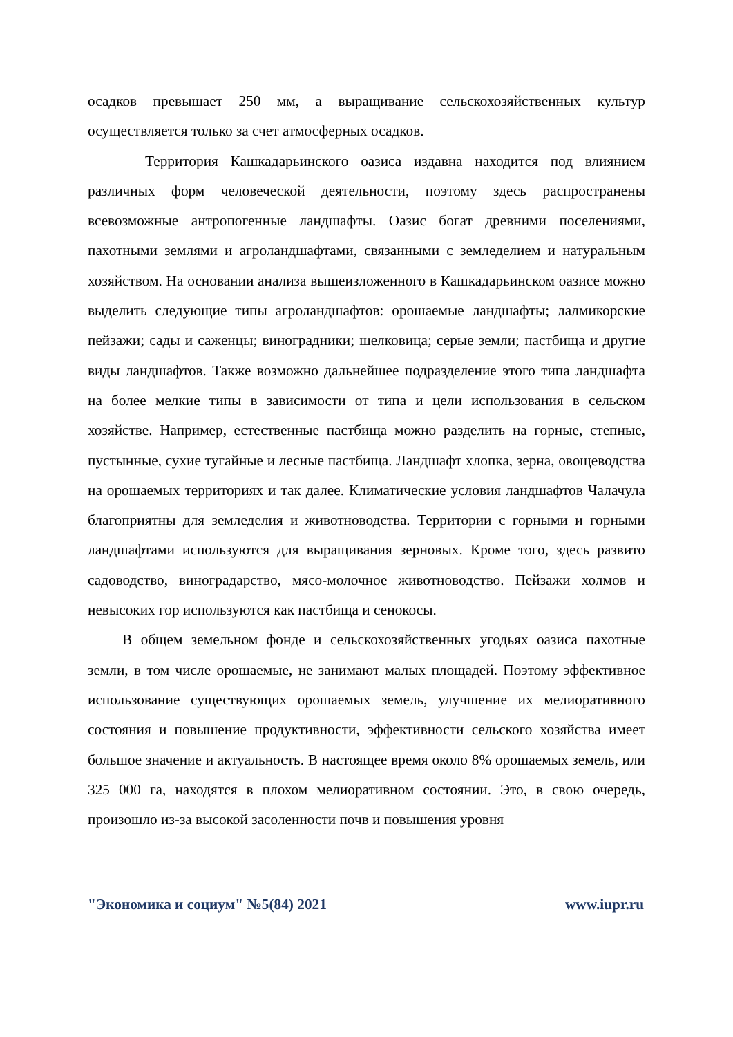осадков превышает 250 мм, а выращивание сельскохозяйственных культур осуществляется только за счет атмосферных осадков.
Территория Кашкадарьинского оазиса издавна находится под влиянием различных форм человеческой деятельности, поэтому здесь распространены всевозможные антропогенные ландшафты. Оазис богат древними поселениями, пахотными землями и агроландшафтами, связанными с земледелием и натуральным хозяйством. На основании анализа вышеизложенного в Кашкадарьинском оазисе можно выделить следующие типы агроландшафтов: орошаемые ландшафты; лалмикорские пейзажи; сады и саженцы; виноградники; шелковица; серые земли; пастбища и другие виды ландшафтов. Также возможно дальнейшее подразделение этого типа ландшафта на более мелкие типы в зависимости от типа и цели использования в сельском хозяйстве. Например, естественные пастбища можно разделить на горные, степные, пустынные, сухие тугайные и лесные пастбища. Ландшафт хлопка, зерна, овощеводства на орошаемых территориях и так далее. Климатические условия ландшафтов Чалачула благоприятны для земледелия и животноводства. Территории с горными и горными ландшафтами используются для выращивания зерновых. Кроме того, здесь развито садоводство, виноградарство, мясо-молочное животноводство. Пейзажи холмов и невысоких гор используются как пастбища и сенокосы.
В общем земельном фонде и сельскохозяйственных угодьях оазиса пахотные земли, в том числе орошаемые, не занимают малых площадей. Поэтому эффективное использование существующих орошаемых земель, улучшение их мелиоративного состояния и повышение продуктивности, эффективности сельского хозяйства имеет большое значение и актуальность. В настоящее время около 8% орошаемых земель, или 325 000 га, находятся в плохом мелиоративном состоянии. Это, в свою очередь, произошло из-за высокой засоленности почв и повышения уровня
"Экономика и социум" №5(84) 2021 www.iupr.ru